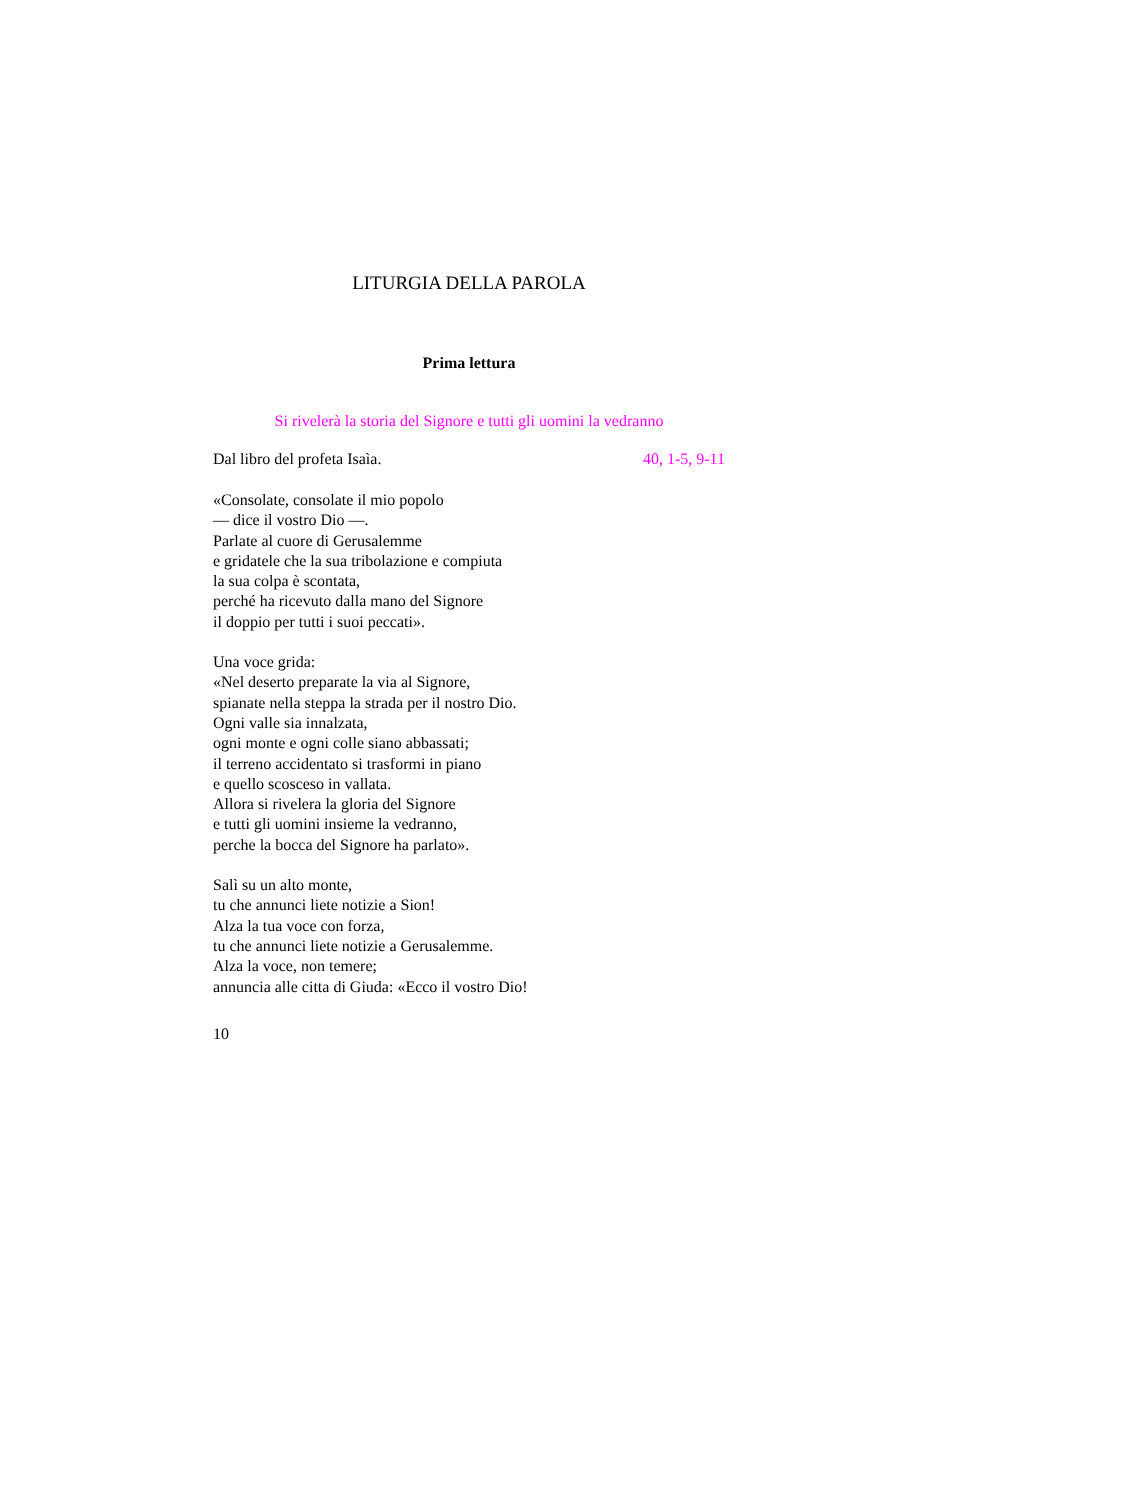LITURGIA DELLA PAROLA
Prima lettura
Si rivelerà la storia del Signore e tutti gli uomini la vedranno
Dal libro del profeta Isaìa. 40, 1-5, 9-11
«Consolate, consolate il mio popolo
— dice il vostro Dio —.
Parlate al cuore di Gerusalemme
e gridatele che la sua tribolazione e compiuta
la sua colpa è scontata,
perché ha ricevuto dalla mano del Signore
il doppio per tutti i suoi peccati».
Una voce grida:
«Nel deserto preparate la via al Signore,
spianate nella steppa la strada per il nostro Dio.
Ogni valle sia innalzata,
ogni monte e ogni colle siano abbassati;
il terreno accidentato si trasformi in piano
e quello scosceso in vallata.
Allora si rivelera la gloria del Signore
e tutti gli uomini insieme la vedranno,
perche la bocca del Signore ha parlato».
Salì su un alto monte,
tu che annunci liete notizie a Sion!
Alza la tua voce con forza,
tu che annunci liete notizie a Gerusalemme.
Alza la voce, non temere;
annuncia alle citta di Giuda: «Ecco il vostro Dio!
10